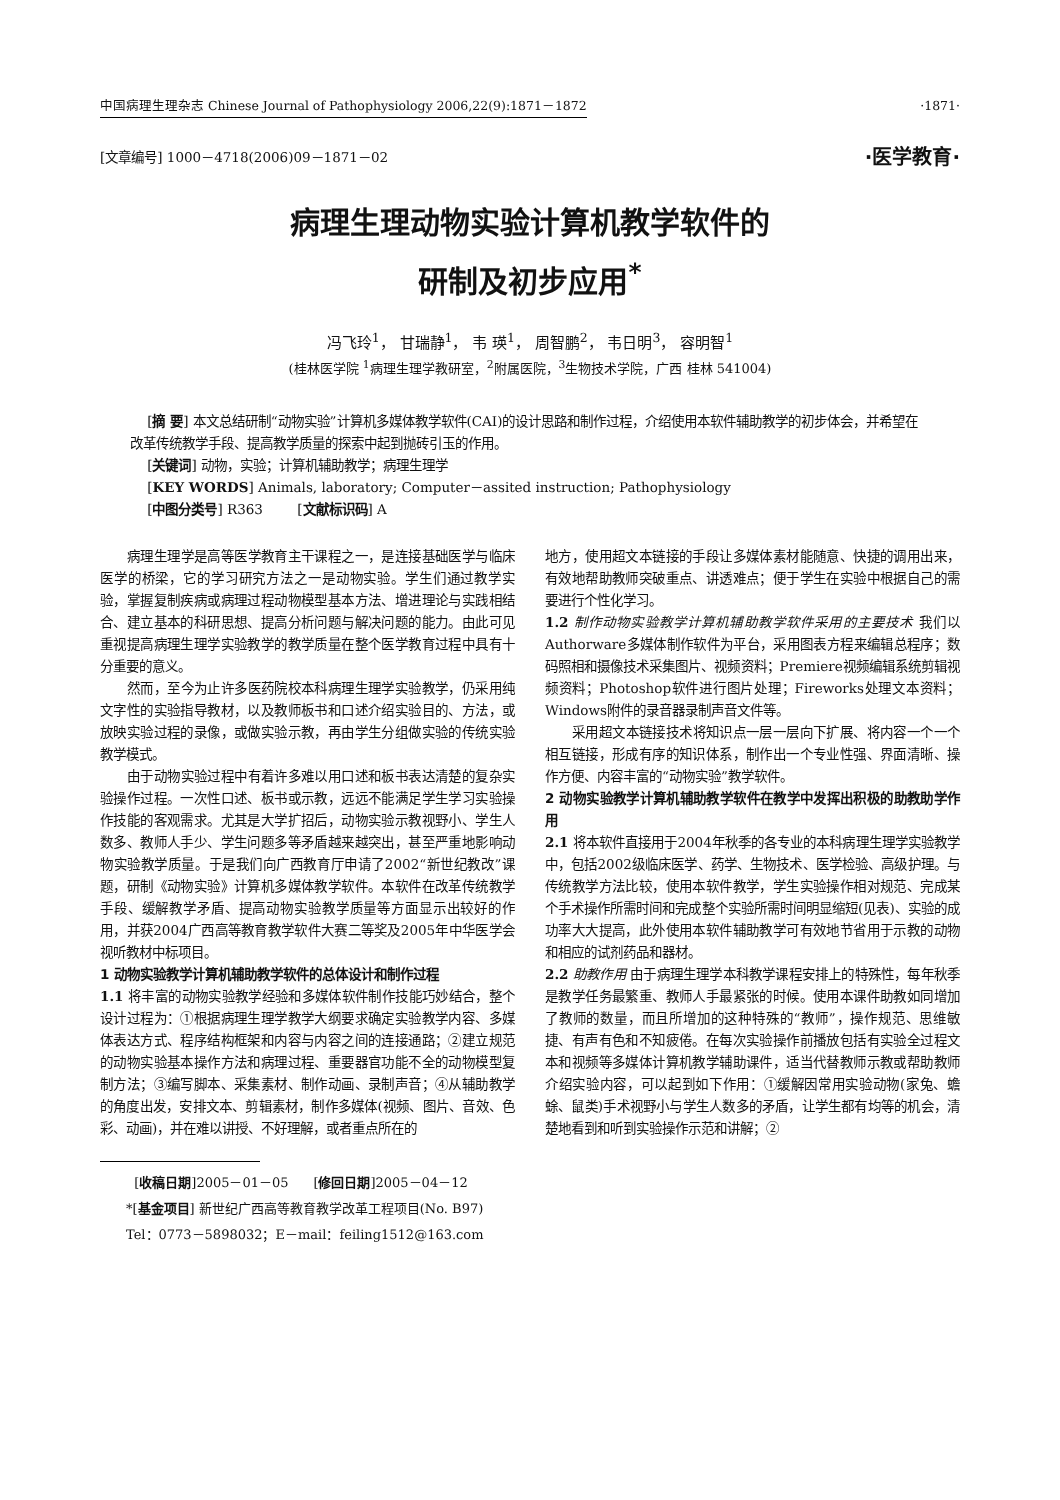中国病理生理杂志 Chinese Journal of Pathophysiology 2006,22(9):1871－1872 ·1871·
[文章编号] 1000－4718(2006)09－1871－02 ·医学教育·
病理生理动物实验计算机教学软件的
研制及初步应用<sup>*</sup>
冯飞玲<sup>1</sup>， 甘瑞静<sup>1</sup>， 韦 瑛<sup>1</sup>， 周智鹏<sup>2</sup>， 韦日明<sup>3</sup>， 容明智<sup>1</sup>
(桂林医学院 <sup>1</sup>病理生理学教研室，<sup>2</sup>附属医院，<sup>3</sup>生物技术学院，广西 桂林 541004)
[摘 要] 本文总结研制“动物实验”计算机多媒体教学软件(CAI)的设计思路和制作过程，介绍使用本软件辅助教学的初步体会，并希望在改革传统教学手段、提高教学质量的探索中起到抛砖引玉的作用。
[关键词] 动物，实验；计算机辅助教学；病理生理学
[KEY WORDS] Animals, laboratory; Computer－assited instruction; Pathophysiology
[中图分类号] R363 [文献标识码] A
病理生理学是高等医学教育主干课程之一，是连接基础医学与临床医学的桥梁，它的学习研究方法之一是动物实验。学生们通过教学实验，掌握复制疾病或病理过程动物模型基本方法、增进理论与实践相结合、建立基本的科研思想、提高分析问题与解决问题的能力。由此可见重视提高病理生理学实验教学的教学质量在整个医学教育过程中具有十分重要的意义。
然而，至今为止许多医药院校本科病理生理学实验教学，仍采用纯文字性的实验指导教材，以及教师板书和口述介绍实验目的、方法，或放映实验过程的录像，或做实验示教，再由学生分组做实验的传统实验教学模式。
由于动物实验过程中有着许多难以用口述和板书表达清楚的复杂实验操作过程。一次性口述、板书或示教，远远不能满足学生学习实验操作技能的客观需求。尤其是大学扩招后，动物实验示教视野小、学生人数多、教师人手少、学生问题多等矛盾越来越突出，甚至严重地影响动物实验教学质量。于是我们向广西教育厅申请了2002“新世纪教改”课题，研制《动物实验》计算机多媒体教学软件。本软件在改革传统教学手段、缓解教学矛盾、提高动物实验教学质量等方面显示出较好的作用，并获2004广西高等教育教学软件大赛二等奖及2005年中华医学会视听教材中标项目。
1 动物实验教学计算机辅助教学软件的总体设计和制作过程
1.1 将丰富的动物实验教学经验和多媒体软件制作技能巧妙结合，整个设计过程为：①根据病理生理学教学大纲要求确定实验教学内容、多媒体表达方式、程序结构框架和内容与内容之间的连接通路；②建立规范的动物实验基本操作方法和病理过程、重要器官功能不全的动物模型复制方法；③编写脚本、采集素材、制作动画、录制声音；④从辅助教学的角度出发，安排文本、剪辑素材，制作多媒体(视频、图片、音效、色彩、动画)，并在难以讲授、不好理解，或者重点所在的
[收稿日期]2005－01－05 [修回日期]2005－04－12
*[基金项目] 新世纪广西高等教育教学改革工程项目(No. B97)
Tel：0773－5898032；E－mail：feiling1512@163.com
地方，使用超文本链接的手段让多媒体素材能随意、快捷的调用出来，有效地帮助教师突破重点、讲透难点；便于学生在实验中根据自己的需要进行个性化学习。
1.2 制作动物实验教学计算机辅助教学软件采用的主要技术 我们以Authorware多媒体制作软件为平台，采用图表方程来编辑总程序；数码照相和摄像技术采集图片、视频资料；Premiere视频编辑系统剪辑视频资料；Photoshop软件进行图片处理；Fireworks处理文本资料；Windows附件的录音器录制声音文件等。
采用超文本链接技术将知识点一层一层向下扩展、将内容一个一个相互链接，形成有序的知识体系，制作出一个专业性强、界面清晰、操作方便、内容丰富的“动物实验”教学软件。
2 动物实验教学计算机辅助教学软件在教学中发挥出积极的助教助学作用
2.1 将本软件直接用于2004年秋季的各专业的本科病理生理学实验教学中，包括2002级临床医学、药学、生物技术、医学检验、高级护理。与传统教学方法比较，使用本软件教学，学生实验操作相对规范、完成某个手术操作所需时间和完成整个实验所需时间明显缩短(见表)、实验的成功率大大提高，此外使用本软件辅助教学可有效地节省用于示教的动物和相应的试剂药品和器材。
2.2 助教作用 由于病理生理学本科教学课程安排上的特殊性，每年秋季是教学任务最繁重、教师人手最紧张的时候。使用本课件助教如同增加了教师的数量，而且所增加的这种特殊的“教师”，操作规范、思维敏捷、有声有色和不知疲倦。在每次实验操作前播放包括有实验全过程文本和视频等多媒体计算机教学辅助课件，适当代替教师示教或帮助教师介绍实验内容，可以起到如下作用：①缓解因常用实验动物(家兔、蟾蜍、鼠类)手术视野小与学生人数多的矛盾，让学生都有均等的机会，清楚地看到和听到实验操作示范和讲解；②